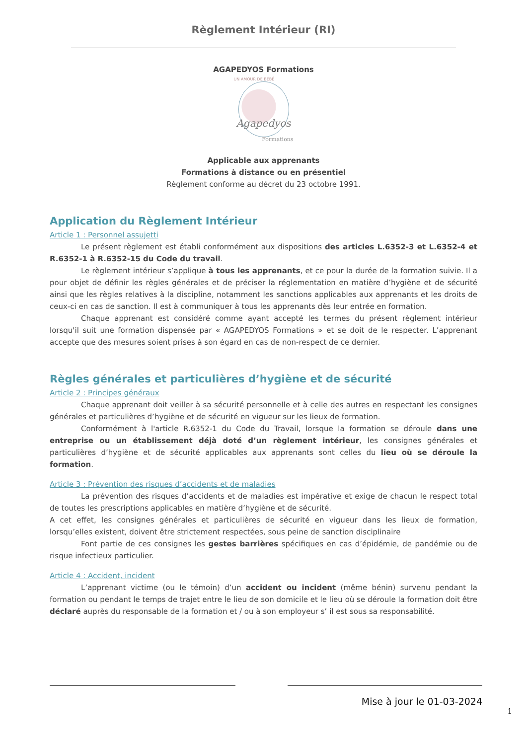Règlement Intérieur (RI)
AGAPEDYOS Formations
UN AMOUR DE BÉBÉ
Agapedyos
Formations
Applicable aux apprenants
Formations à distance ou en présentiel
Règlement conforme au décret du 23 octobre 1991.
Application du Règlement Intérieur
Article 1 : Personnel assujetti
Le présent règlement est établi conformément aux dispositions des articles L.6352-3 et L.6352-4 et R.6352-1 à R.6352-15 du Code du travail.
Le règlement intérieur s’applique à tous les apprenants, et ce pour la durée de la formation suivie. Il a pour objet de définir les règles générales et de préciser la réglementation en matière d’hygiène et de sécurité ainsi que les règles relatives à la discipline, notamment les sanctions applicables aux apprenants et les droits de ceux-ci en cas de sanction. Il est à communiquer à tous les apprenants dès leur entrée en formation.
Chaque apprenant est considéré comme ayant accepté les termes du présent règlement intérieur lorsqu'il suit une formation dispensée par « AGAPEDYOS Formations » et se doit de le respecter. L’apprenant accepte que des mesures soient prises à son égard en cas de non-respect de ce dernier.
Règles générales et particulières d’hygiène et de sécurité
Article 2 : Principes généraux
Chaque apprenant doit veiller à sa sécurité personnelle et à celle des autres en respectant les consignes générales et particulières d’hygiène et de sécurité en vigueur sur les lieux de formation.
Conformément à l'article R.6352-1 du Code du Travail, lorsque la formation se déroule dans une entreprise ou un établissement déjà doté d’un règlement intérieur, les consignes générales et particulières d’hygiène et de sécurité applicables aux apprenants sont celles du lieu où se déroule la formation.
Article 3 : Prévention des risques d’accidents et de maladies
La prévention des risques d’accidents et de maladies est impérative et exige de chacun le respect total de toutes les prescriptions applicables en matière d’hygiène et de sécurité.
A cet effet, les consignes générales et particulières de sécurité en vigueur dans les lieux de formation, lorsqu’elles existent, doivent être strictement respectées, sous peine de sanction disciplinaire
Font partie de ces consignes les gestes barrières spécifiques en cas d’épidémie, de pandémie ou de risque infectieux particulier.
Article 4 : Accident, incident
L’apprenant victime (ou le témoin) d’un accident ou incident (même bénin) survenu pendant la formation ou pendant le temps de trajet entre le lieu de son domicile et le lieu où se déroule la formation doit être déclaré auprès du responsable de la formation et / ou à son employeur s’ il est sous sa responsabilité.
Mise à jour le 01-03-2024
1